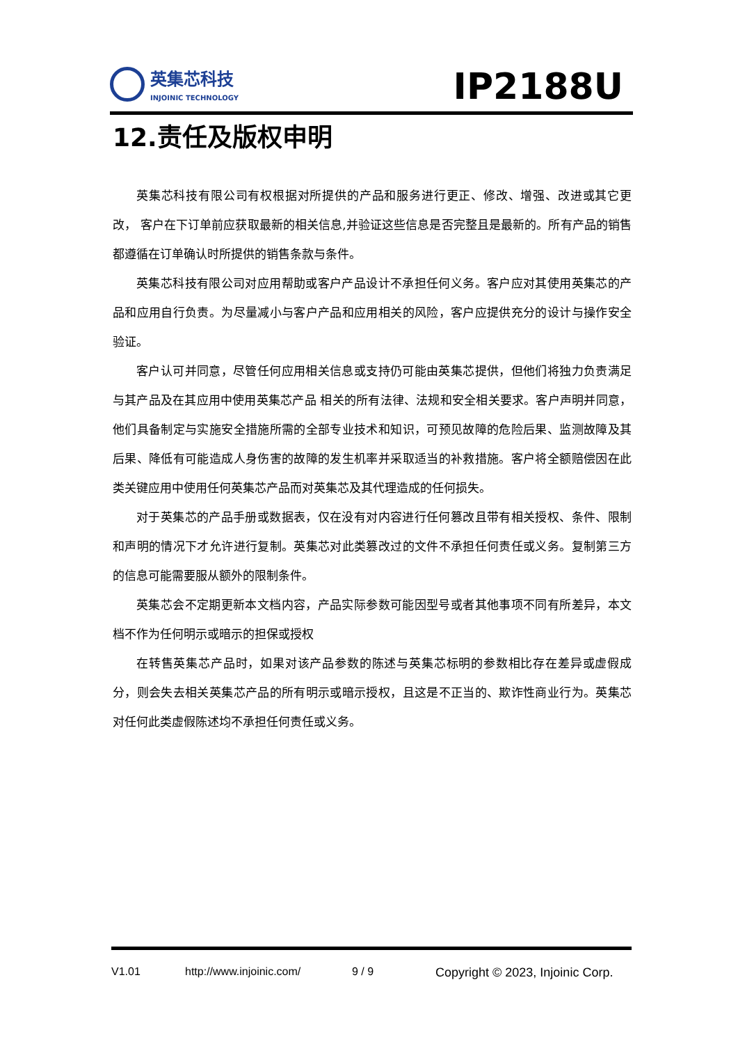英集芯科技
INJOINIC TECHNOLOGY
IP2188U
12.责任及版权申明
英集芯科技有限公司有权根据对所提供的产品和服务进行更正、修改、增强、改进或其它更改， 客户在下订单前应获取最新的相关信息,并验证这些信息是否完整且是最新的。所有产品的销售都遵循在订单确认时所提供的销售条款与条件。
英集芯科技有限公司对应用帮助或客户产品设计不承担任何义务。客户应对其使用英集芯的产品和应用自行负责。为尽量减小与客户产品和应用相关的风险，客户应提供充分的设计与操作安全验证。
客户认可并同意，尽管任何应用相关信息或支持仍可能由英集芯提供，但他们将独力负责满足与其产品及在其应用中使用英集芯产品 相关的所有法律、法规和安全相关要求。客户声明并同意，他们具备制定与实施安全措施所需的全部专业技术和知识，可预见故障的危险后果、监测故障及其后果、降低有可能造成人身伤害的故障的发生机率并采取适当的补救措施。客户将全额赔偿因在此类关键应用中使用任何英集芯产品而对英集芯及其代理造成的任何损失。
对于英集芯的产品手册或数据表，仅在没有对内容进行任何篡改且带有相关授权、条件、限制和声明的情况下才允许进行复制。英集芯对此类篡改过的文件不承担任何责任或义务。复制第三方的信息可能需要服从额外的限制条件。
英集芯会不定期更新本文档内容，产品实际参数可能因型号或者其他事项不同有所差异，本文档不作为任何明示或暗示的担保或授权
在转售英集芯产品时，如果对该产品参数的陈述与英集芯标明的参数相比存在差异或虚假成分，则会失去相关英集芯产品的所有明示或暗示授权，且这是不正当的、欺诈性商业行为。英集芯对任何此类虚假陈述均不承担任何责任或义务。
V1.01 http://www.injoinic.com/ 9 / 9 Copyright © 2023, Injoinic Corp.